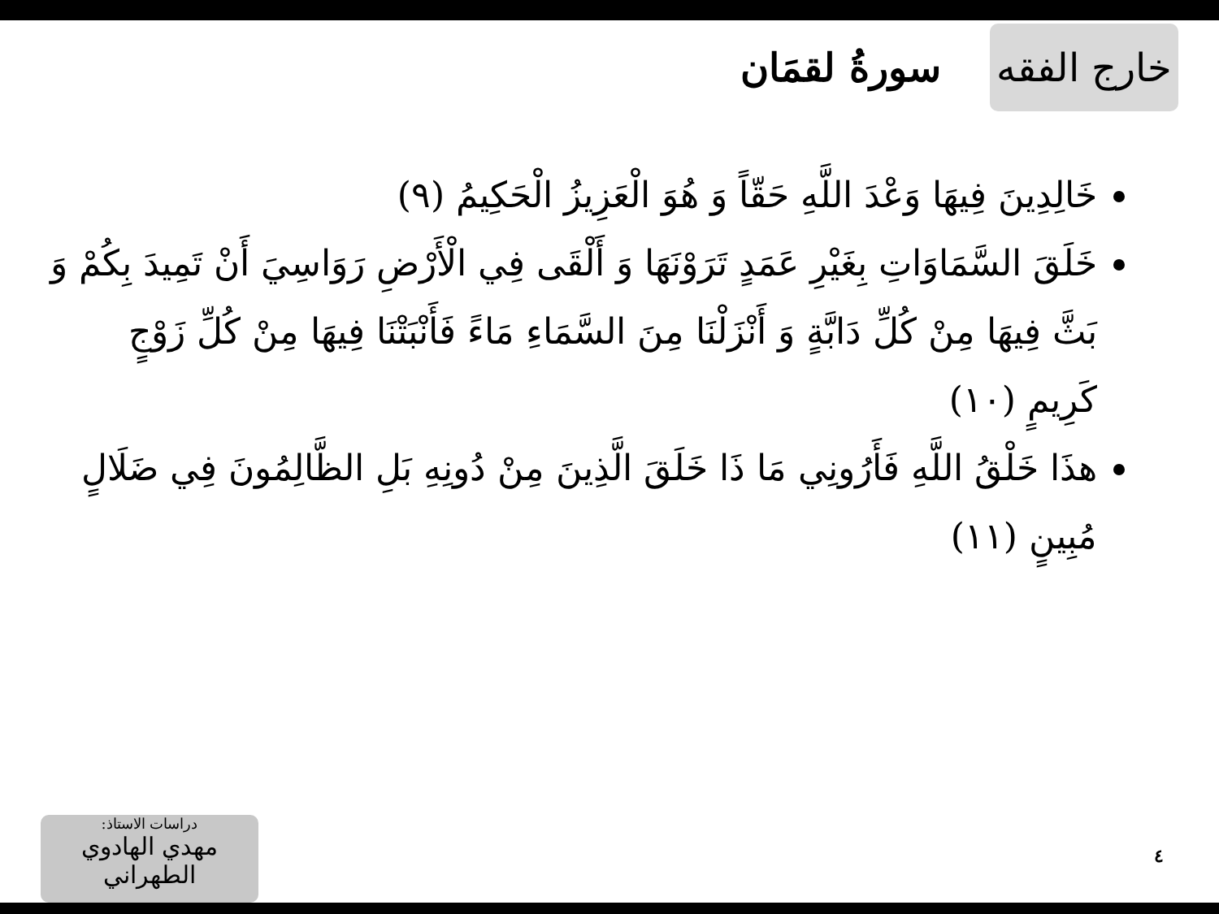خارج الفقه
سورةُ لقمَان
خَالِدِينَ فِيهَا وَعْدَ اللَّهِ حَقّاً وَ هُوَ الْعَزِيزُ الْحَكِيمُ (٩)
خَلَقَ السَّمَاوَاتِ بِغَيْرِ عَمَدٍ تَرَوْنَهَا وَ أَلْقَى فِي الْأَرْضِ رَوَاسِيَ أَنْ تَمِيدَ بِكُمْ وَ بَثَّ فِيهَا مِنْ كُلِّ دَابَّةٍ وَ أَنْزَلْنَا مِنَ السَّمَاءِ مَاءً فَأَنْبَتْنَا فِيهَا مِنْ كُلِّ زَوْجٍ كَرِيمٍ (١٠)
هذَا خَلْقُ اللَّهِ فَأَرُونِي مَا ذَا خَلَقَ الَّذِينَ مِنْ دُونِهِ بَلِ الظَّالِمُونَ فِي ضَلَالٍ مُبِينٍ (١١)
٤
دراسات الاستاذ:
مهدي الهادوي الطهراني